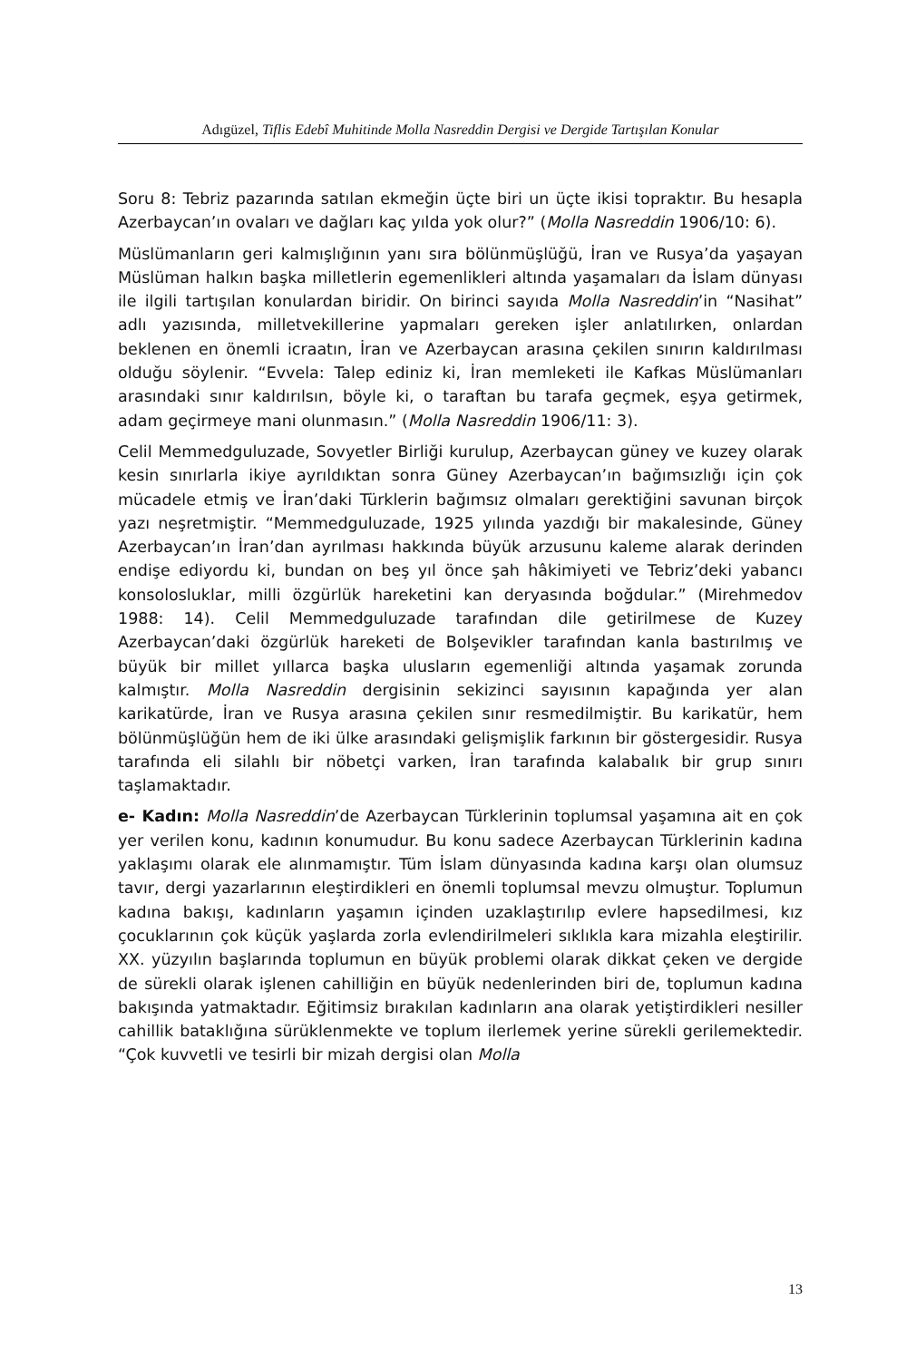Adıgüzel, Tiflis Edebî Muhitinde Molla Nasreddin Dergisi ve Dergide Tartışılan Konular
Soru 8: Tebriz pazarında satılan ekmeğin üçte biri un üçte ikisi topraktır. Bu hesapla Azerbaycan’ın ovaları ve dağları kaç yılda yok olur?” (Molla Nasreddin 1906/10: 6).
Müslümanların geri kalmışlığının yanı sıra bölünmüşlüğü, İran ve Rusya’da yaşayan Müslüman halkın başka milletlerin egemenlikleri altında yaşamaları da İslam dünyası ile ilgili tartışılan konulardan biridir. On birinci sayıda Molla Nasreddin’in “Nasihat” adlı yazısında, milletvekillerine yapmaları gereken işler anlatılırken, onlardan beklenen en önemli icraatın, İran ve Azerbaycan arasına çekilen sınırın kaldırılması olduğu söylenir. “Evvela: Talep ediniz ki, İran memleketi ile Kafkas Müslümanları arasındaki sınır kaldırılsın, böyle ki, o taraftan bu tarafa geçmek, eşya getirmek, adam geçirmeye mani olunmasın.” (Molla Nasreddin 1906/11: 3).
Celil Memmedguluzade, Sovyetler Birliği kurulup, Azerbaycan güney ve kuzey olarak kesin sınırlarla ikiye ayrıldıktan sonra Güney Azerbaycan’ın bağımsızlığı için çok mücadele etmiş ve İran’daki Türklerin bağımsız olmaları gerektiğini savunan birçok yazı neşretmiştir. “Memmedguluzade, 1925 yılında yazdığı bir makalesinde, Güney Azerbaycan’ın İran’dan ayrılması hakkında büyük arzusunu kaleme alarak derinden endişe ediyordu ki, bundan on beş yıl önce şah hâkimiyeti ve Tebriz’deki yabancı konsolosluklar, milli özgürlük hareketini kan deryasında boğdular.” (Mirehmedov 1988: 14). Celil Memmedguluzade tarafından dile getirilmese de Kuzey Azerbaycan’daki özgürlük hareketi de Bolşevikler tarafından kanla bastırılmış ve büyük bir millet yıllarca başka ulusların egemenliği altında yaşamak zorunda kalmıştır. Molla Nasreddin dergisinin sekizinci sayısının kapağında yer alan karikatürde, İran ve Rusya arasına çekilen sınır resmedilmiştir. Bu karikatür, hem bölünmüşlüğün hem de iki ülke arasındaki gelişmişlik farkının bir göstergesidir. Rusya tarafında eli silahlı bir nöbetçi varken, İran tarafında kalabalık bir grup sınırı taşlamaktadır.
e- Kadın: Molla Nasreddin’de Azerbaycan Türklerinin toplumsal yaşamına ait en çok yer verilen konu, kadının konumudur. Bu konu sadece Azerbaycan Türklerinin kadına yaklaşımı olarak ele alınmamıştır. Tüm İslam dünyasında kadına karşı olan olumsuz tavır, dergi yazarlarının eleştirdikleri en önemli toplumsal mevzu olmuştur. Toplumun kadına bakışı, kadınların yaşamın içinden uzaklaştırılıp evlere hapsedilmesi, kız çocuklarının çok küçük yaşlarda zorla evlendirilmeleri sıklıkla kara mizahla eleştirilir. XX. yüzyılın başlarında toplumun en büyük problemi olarak dikkat çeken ve dergide de sürekli olarak işlenen cahilliğin en büyük nedenlerinden biri de, toplumun kadına bakışında yatmaktadır. Eğitimsiz bırakılan kadınların ana olarak yetiştirdikleri nesiller cahillik bataklığına sürüklenmekte ve toplum ilerlemek yerine sürekli gerilemektedir. “Çok kuvvetli ve tesirli bir mizah dergisi olan Molla
13